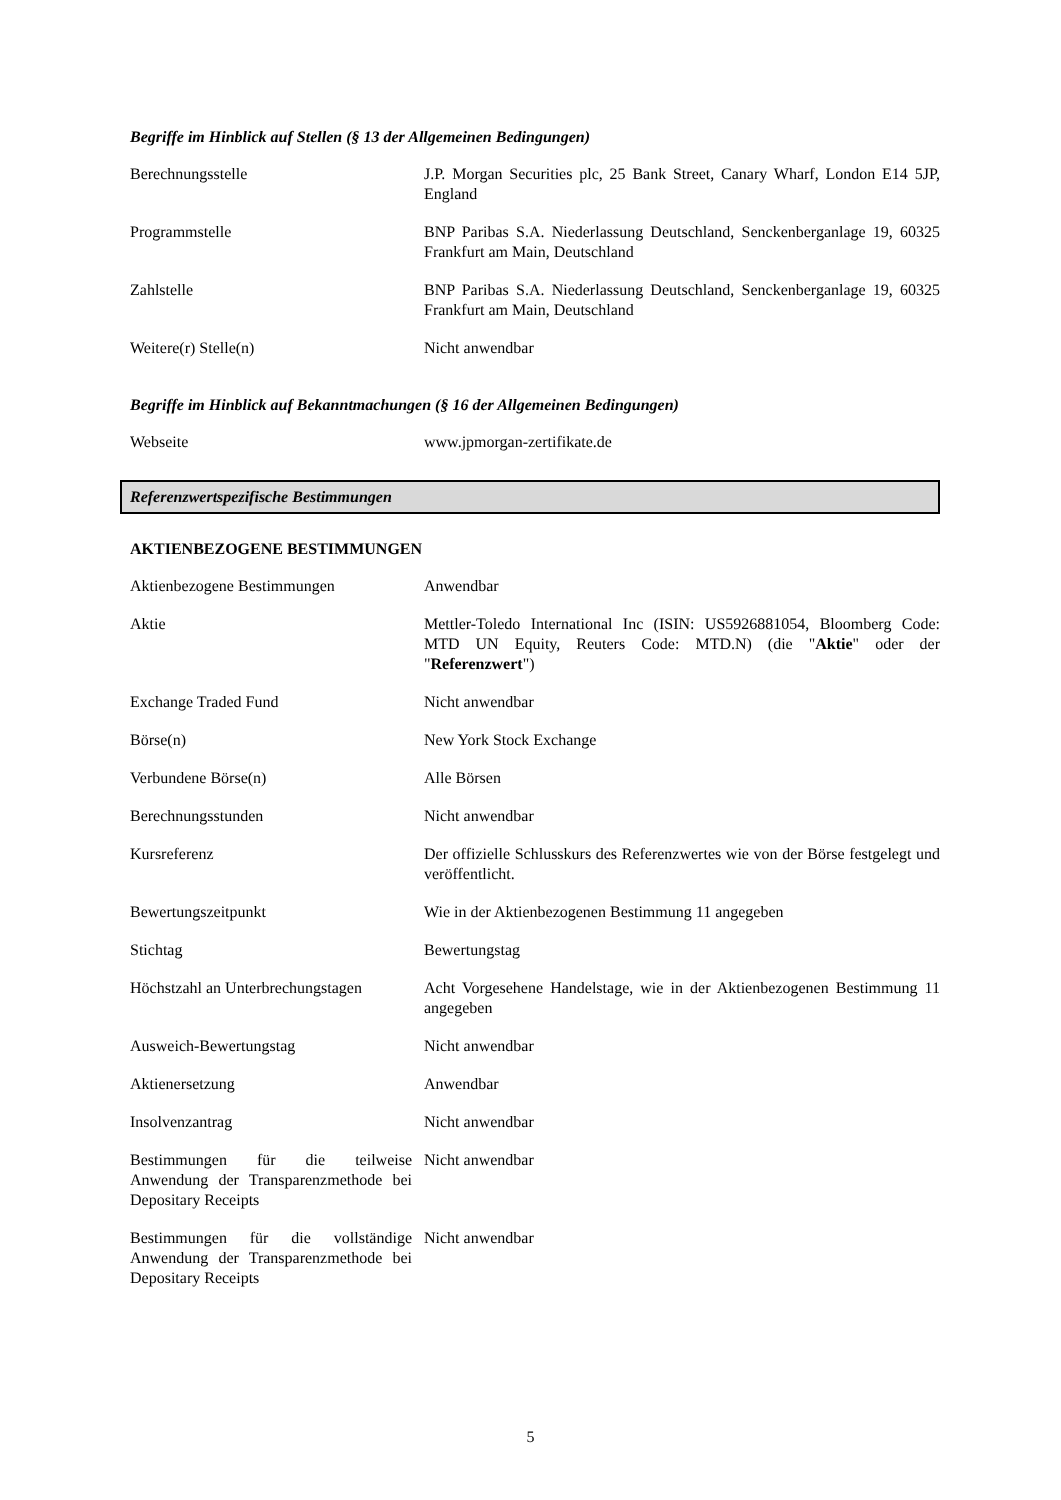Begriffe im Hinblick auf Stellen (§ 13 der Allgemeinen Bedingungen)
| Berechnungsstelle | J.P. Morgan Securities plc, 25 Bank Street, Canary Wharf, London E14 5JP, England |
| Programmstelle | BNP Paribas S.A. Niederlassung Deutschland, Senckenberganlage 19, 60325 Frankfurt am Main, Deutschland |
| Zahlstelle | BNP Paribas S.A. Niederlassung Deutschland, Senckenberganlage 19, 60325 Frankfurt am Main, Deutschland |
| Weitere(r) Stelle(n) | Nicht anwendbar |
Begriffe im Hinblick auf Bekanntmachungen (§ 16 der Allgemeinen Bedingungen)
| Webseite | www.jpmorgan-zertifikate.de |
Referenzwertspezifische Bestimmungen
AKTIENBEZOGENE BESTIMMUNGEN
| Aktienbezogene Bestimmungen | Anwendbar |
| Aktie | Mettler-Toledo International Inc (ISIN: US5926881054, Bloomberg Code: MTD UN Equity, Reuters Code: MTD.N) (die " Aktie " oder der " Referenzwert ") |
| Exchange Traded Fund | Nicht anwendbar |
| Börse(n) | New York Stock Exchange |
| Verbundene Börse(n) | Alle Börsen |
| Berechnungsstunden | Nicht anwendbar |
| Kursreferenz | Der offizielle Schlusskurs des Referenzwertes wie von der Börse festgelegt und veröffentlicht. |
| Bewertungszeitpunkt | Wie in der Aktienbezogenen Bestimmung 11 angegeben |
| Stichtag | Bewertungstag |
| Höchstzahl an Unterbrechungstagen | Acht Vorgesehene Handelstage, wie in der Aktienbezogenen Bestimmung 11 angegeben |
| Ausweich-Bewertungstag | Nicht anwendbar |
| Aktienersetzung | Anwendbar |
| Insolvenzantrag | Nicht anwendbar |
| Bestimmungen für die teilweise Anwendung der Transparenzmethode bei Depositary Receipts | Nicht anwendbar |
| Bestimmungen für die vollständige Anwendung der Transparenzmethode bei Depositary Receipts | Nicht anwendbar |
5